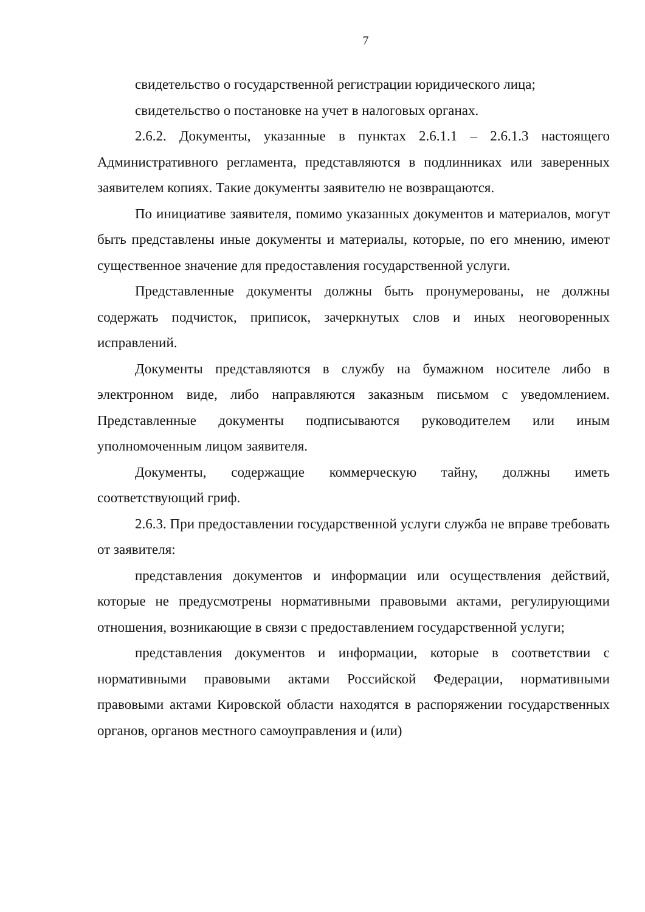7
свидетельство о государственной регистрации юридического лица;
свидетельство о постановке на учет в налоговых органах.
2.6.2. Документы, указанные в пунктах 2.6.1.1 – 2.6.1.3 настоящего Административного регламента, представляются в подлинниках или заверенных заявителем копиях. Такие документы заявителю не возвращаются.
По инициативе заявителя, помимо указанных документов и материалов, могут быть представлены иные документы и материалы, которые, по его мнению, имеют существенное значение для предоставления государственной услуги.
Представленные документы должны быть пронумерованы, не должны содержать подчисток, приписок, зачеркнутых слов и иных неоговоренных исправлений.
Документы представляются в службу на бумажном носителе либо в электронном виде, либо направляются заказным письмом с уведомлением. Представленные документы подписываются руководителем или иным уполномоченным лицом заявителя.
Документы, содержащие коммерческую тайну, должны иметь соответствующий гриф.
2.6.3. При предоставлении государственной услуги служба не вправе требовать от заявителя:
представления документов и информации или осуществления действий, которые не предусмотрены нормативными правовыми актами, регулирующими отношения, возникающие в связи с предоставлением государственной услуги;
представления документов и информации, которые в соответствии с нормативными правовыми актами Российской Федерации, нормативными правовыми актами Кировской области находятся в распоряжении государственных органов, органов местного самоуправления и (или)